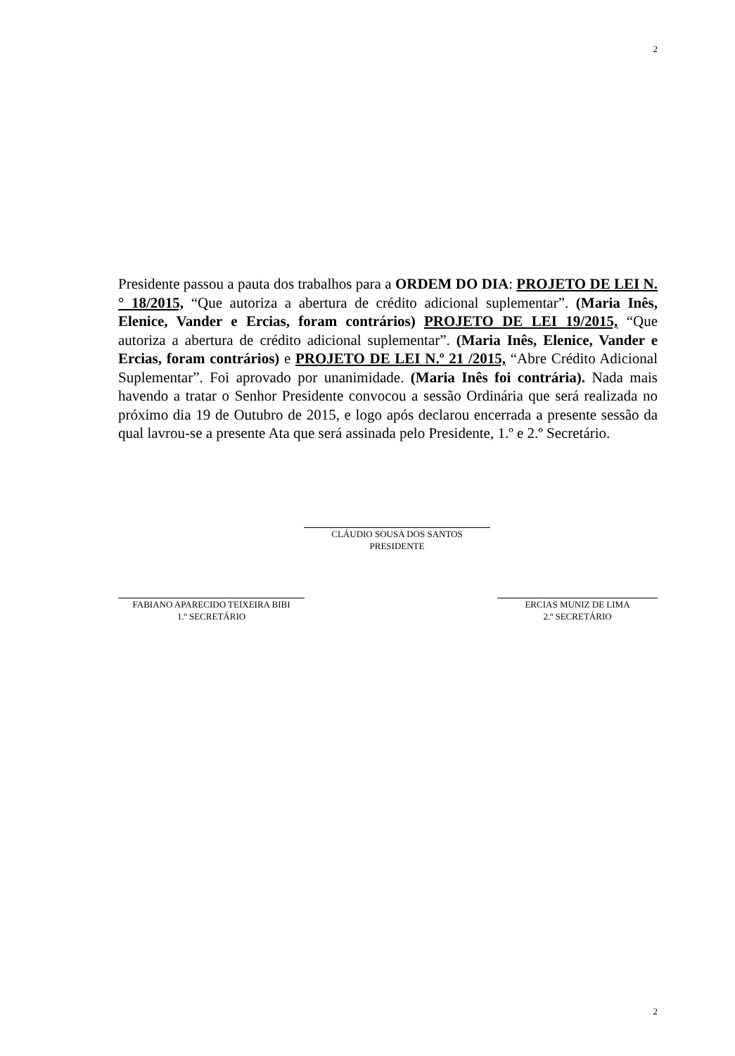2
Presidente passou a pauta dos trabalhos para a ORDEM DO DIA: PROJETO DE LEI N.° 18/2015, “Que autoriza a abertura de crédito adicional suplementar”. (Maria Inês, Elenice, Vander e Ercias, foram contrários) PROJETO DE LEI 19/2015, “Que autoriza a abertura de crédito adicional suplementar”. (Maria Inês, Elenice, Vander e Ercias, foram contrários) e PROJETO DE LEI N.º 21 /2015, “Abre Crédito Adicional Suplementar”. Foi aprovado por unanimidade. (Maria Inês foi contrária). Nada mais havendo a tratar o Senhor Presidente convocou a sessão Ordinária que será realizada no próximo dia 19 de Outubro de 2015, e logo após declarou encerrada a presente sessão da qual lavrou-se a presente Ata que será assinada pelo Presidente, 1.º e 2.º Secretário.
CLÁUDIO SOUSA DOS SANTOS
PRESIDENTE
FABIANO APARECIDO TEIXEIRA BIBI
1.º SECRETÁRIO
ERCIAS MUNIZ DE LIMA
2.º SECRETÁRIO
2